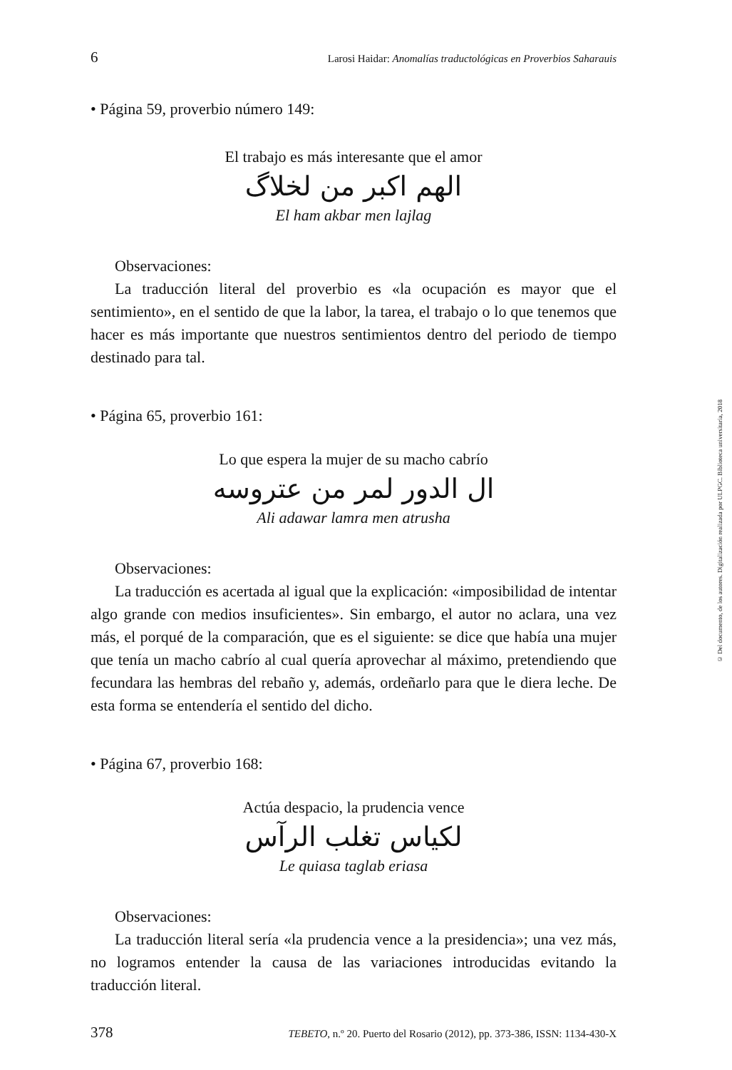6 Larosi Haidar: Anomalías traductológicas en Proverbios Saharauis
• Página 59, proverbio número 149:
El trabajo es más interesante que el amor
الهم اكبر من لخلاگ
El ham akbar men lajlag
Observaciones:
La traducción literal del proverbio es «la ocupación es mayor que el sentimiento», en el sentido de que la labor, la tarea, el trabajo o lo que tenemos que hacer es más importante que nuestros sentimientos dentro del periodo de tiempo destinado para tal.
• Página 65, proverbio 161:
Lo que espera la mujer de su macho cabrío
ال الدور لمر من عتروسه
Ali adawar lamra men atrusha
Observaciones:
La traducción es acertada al igual que la explicación: «imposibilidad de intentar algo grande con medios insuficientes». Sin embargo, el autor no aclara, una vez más, el porqué de la comparación, que es el siguiente: se dice que había una mujer que tenía un macho cabrío al cual quería aprovechar al máximo, pretendiendo que fecundara las hembras del rebaño y, además, ordeñarlo para que le diera leche. De esta forma se entendería el sentido del dicho.
• Página 67, proverbio 168:
Actúa despacio, la prudencia vence
لكياس تغلب الرآس
Le quiasa taglab eriasa
Observaciones:
La traducción literal sería «la prudencia vence a la presidencia»; una vez más, no logramos entender la causa de las variaciones introducidas evitando la traducción literal.
378 TEBETO, n.º 20. Puerto del Rosario (2012), pp. 373-386, ISSN: 1134-430-X
© Del documento, de los autores. Digitalización realizada por ULPGC. Biblioteca universitaria, 2018